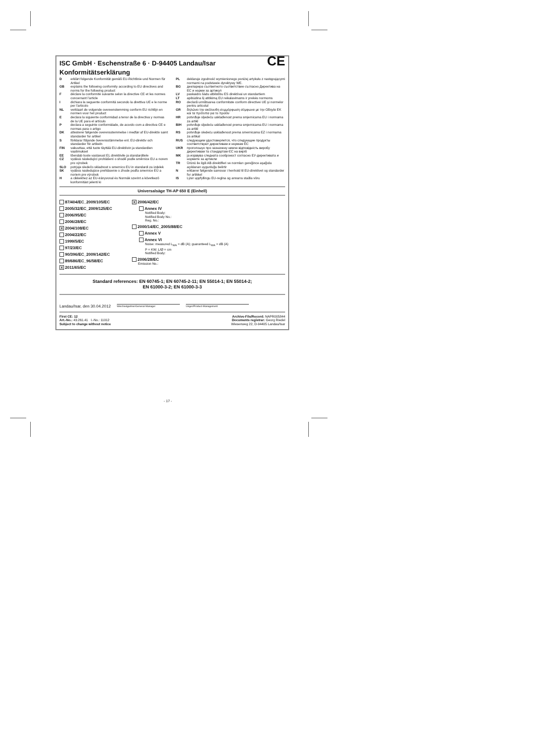CE
ISC GmbH · Eschenstraße 6 · D-94405 Landau/Isar
Konformitätserklärung
Derklärt folgende Konformität gemäß EU-Richtlinie und Normen für Artikel
GB explains the following conformity according to EU directives and norms for the following product
Fdéclare la conformité suivante selon la directive CE et les normes concernant l’article
Idichiara la seguente conformità secondo la direttiva UE e le norme per l’articolo
NL verklaart de volgende overeenstemming conform EU richtlijn en normen voor het product
Edeclara la siguiente conformidad a tenor de la directiva y normas de la UE para el artículo
Pdeclara a seguinte conformidade, de acordo com a directiva CE e normas para o artigo
DK attesterer følgende overensstemmelse i medfør af EU-direktiv samt standarder for artikel
Sförklarar följande överensstämmelse enl. EU-direktiv och standarder för artikeln
FIN vakuuttaa, että tuote täyttää EU-direktiivin ja standardien vaatimukset
EE tõendab toote vastavust EL direktiivile ja standarditele
CZ vydává následující prohlášení o shodě podle směrnice EU a norem pro výrobek
SLO potrjuje sledečo skladnost s smernico EU in standardi za izdelek
SK vydáva nasledujúce prehlásenie o zhode podľa smernice EÚ a noriem pre výrobok
Ha cikkekhez az EU-irányvonal és Normák szerint a következő konformitást jelenti ki
PL deklaruje zgodność wymienionego poniżej artykułu z następującymi normami na podstawie dyrektywy WE.
BG декларира съответното съответствие съгласно Директива на ЕС и норми за артикул
LV paskaidro šādu atbilstību ES direktīvai un standartiem
LT apibūdina šį atitikimą EU reikalavimams ir prekės normoms
RO declară următoarea conformitate conform directivei UE şi normelor pentru articolul
GR δηλώνει την ακόλουθη συμμόρφωση σύμφωνα με την Οδηγία ΕΚ και τα πρότυπα για το προϊόν
HR potvrđuje sljedeću usklađenost prema smjernicama EU i normama za artikl
BIH potvrđuje sljedeću usklađenost prema smjernicama EU i normama za artikl
RS potvrđuje sledeću usklađenost prema smernicama EZ i normama za artikal
RUS следующим удостоверяется, что следующие продукты соответствуют директивам и нормам ЕС
UKR проголошує про зазначену нижче відповідність виробу директивам та стандартам ЄС на виріб
MK ја изјавува следната сообрзност согласно ЕУ-директивата и нормите за артикли
TR Ürünü ile ilgili AB direktifleri ve normları gereğince aşağıda açıklanan uygunluğu belirtir
Nerklærer følgende samsvar i henhold til EU-direktivet og standarder for artikkel
IS Lýsir uppfyllingu EU-reglna og annarra staðla vöru
Universalsäge TH-AP 650 E (Einhell)
87/404/EC_2009/105/EC
2005/32/EC_2009/125/EC
2006/95/EC
2006/28/EC
X 2004/108/EC
2004/22/EC
1999/5/EC
97/23/EC
90/396/EC_2009/142/EC
89/686/EC_96/58/EC
X 2011/65/EC
X 2006/42/EC
Annex IV
Notified Body:
Notified Body No.:
Reg. No.:
2000/14/EC_2005/88/EC
Annex V
Annex VI
Noise: measured L<sub>WA</sub> = dB (A); guaranteed L<sub>WA</sub> = dB (A)
P = KW; L/Ø = cm
Notified Body:
2006/28/EC
Emission No.:
Standard references: EN 60745-1; EN 60745-2-11; EN 55014-1; EN 55014-2;
EN 61000-3-2; EN 61000-3-3
Landau/Isar, den 30.04.2012 Weichselgartner/General-Manager Unger/Product-Management
First CE: 12
Art.-No.: 43.261.41 I.-No.: 11012
Subject to change without notice
Archive-File/Record: NAPR005844
Documents registrar: Georg Riedel
Wiesenweg 22, D-94405 Landau/Isar
- 17 -